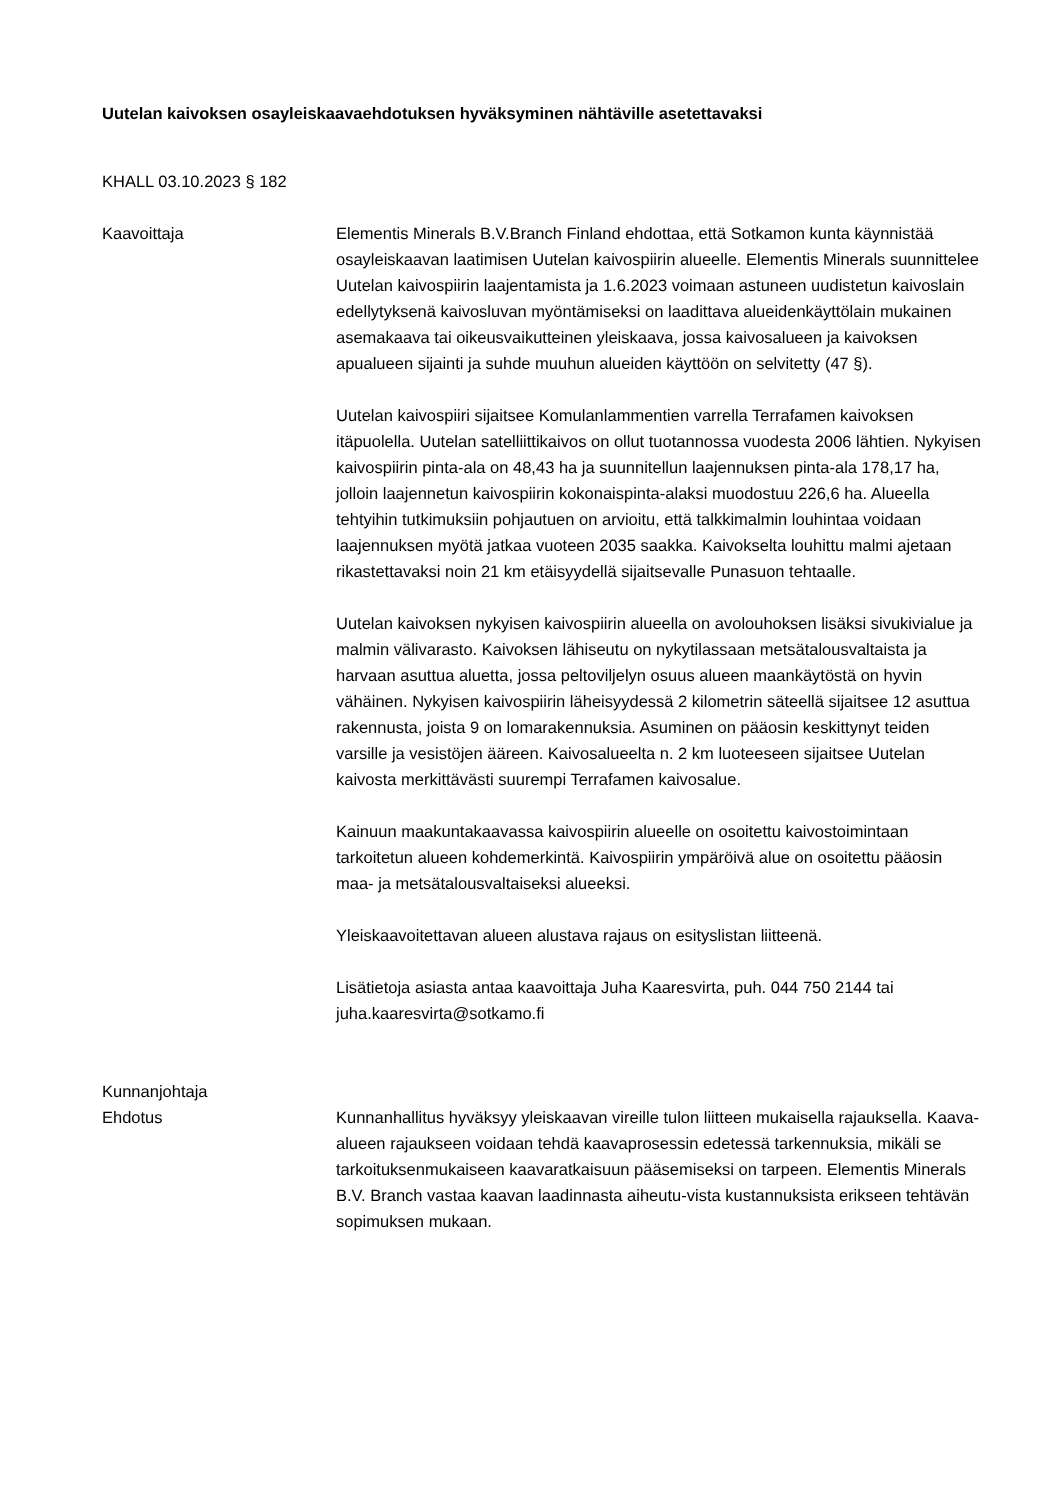Uutelan kaivoksen osayleiskaavaehdotuksen hyväksyminen nähtäville asetettavaksi
KHALL 03.10.2023 § 182
Kaavoittaja Elementis Minerals B.V.Branch Finland ehdottaa, että Sotkamon kunta käynnistää osayleiskaavan laatimisen Uutelan kaivospiirin alueelle. Elementis Minerals suunnittelee Uutelan kaivospiirin laajentamista ja 1.6.2023 voimaan astuneen uudistetun kaivoslain edellytyksenä kaivosluvan myöntämiseksi on laadittava alueidenkäyttölain mukainen asemakaava tai oikeusvaikutteinen yleiskaava, jossa kaivosalueen ja kaivoksen apualueen sijainti ja suhde muuhun alueiden käyttöön on selvitetty (47 §).
Uutelan kaivospiiri sijaitsee Komulanlammentien varrella Terrafamen kaivoksen itäpuolella. Uutelan satelliittikaivos on ollut tuotannossa vuodesta 2006 lähtien. Nykyisen kaivospiirin pinta-ala on 48,43 ha ja suunnitellun laajennuksen pinta-ala 178,17 ha, jolloin laajennetun kaivospiirin kokonaispinta-alaksi muodostuu 226,6 ha. Alueella tehtyihin tutkimuksiin pohjautuen on arvioitu, että talkkimalmin louhintaa voidaan laajennuksen myötä jatkaa vuoteen 2035 saakka. Kaivokselta louhittu malmi ajetaan rikastettavaksi noin 21 km etäisyydellä sijaitsevalle Punasuon tehtaalle.
Uutelan kaivoksen nykyisen kaivospiirin alueella on avolouhoksen lisäksi sivukivialue ja malmin välivarasto. Kaivoksen lähiseutu on nykytilassaan metsätalousvaltaista ja harvaan asuttua aluetta, jossa peltoviljelyn osuus alueen maankäytöstä on hyvin vähäinen. Nykyisen kaivospiirin läheisyydessä 2 kilometrin säteellä sijaitsee 12 asuttua rakennusta, joista 9 on lomarakennuksia. Asuminen on pääosin keskittynyt teiden varsille ja vesistöjen ääreen. Kaivosalueelta n. 2 km luoteeseen sijaitsee Uutelan kaivosta merkittävästi suurempi Terrafamen kaivosalue.
Kainuun maakuntakaavassa kaivospiirin alueelle on osoitettu kaivostoimintaan tarkoitetun alueen kohdemerkintä. Kaivospiirin ympäröivä alue on osoitettu pääosin maa- ja metsätalousvaltaiseksi alueeksi.
Yleiskaavoitettavan alueen alustava rajaus on esityslistan liitteenä.
Lisätietoja asiasta antaa kaavoittaja Juha Kaaresvirta, puh. 044 750 2144 tai juha.kaaresvirta@sotkamo.fi
Kunnanjohtaja
Ehdotus
Kunnanhallitus hyväksyy yleiskaavan vireille tulon liitteen mukaisella rajauksella. Kaava-alueen rajaukseen voidaan tehdä kaavaprosessin edetessä tarkennuksia, mikäli se tarkoituksenmukaiseen kaavaratkaisuun pääsemiseksi on tarpeen. Elementis Minerals B.V. Branch vastaa kaavan laadinnasta aiheutu-vista kustannuksista erikseen tehtävän sopimuksen mukaan.